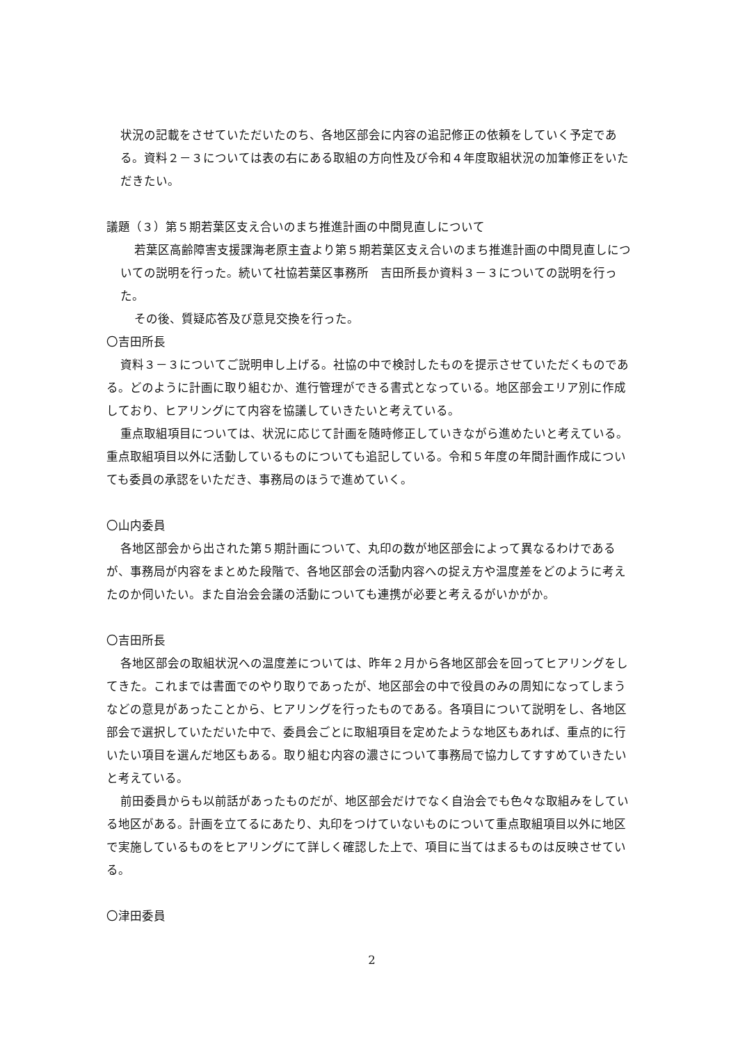状況の記載をさせていただいたのち、各地区部会に内容の追記修正の依頼をしていく予定である。資料２－３については表の右にある取組の方向性及び令和４年度取組状況の加筆修正をいただきたい。
議題（３）第５期若葉区支え合いのまち推進計画の中間見直しについて
若葉区高齢障害支援課海老原主査より第５期若葉区支え合いのまち推進計画の中間見直しについての説明を行った。続いて社協若葉区事務所　吉田所長か資料３－３についての説明を行った。
その後、質疑応答及び意見交換を行った。
〇吉田所長
資料３－３についてご説明申し上げる。社協の中で検討したものを提示させていただくものである。どのように計画に取り組むか、進行管理ができる書式となっている。地区部会エリア別に作成しており、ヒアリングにて内容を協議していきたいと考えている。
重点取組項目については、状況に応じて計画を随時修正していきながら進めたいと考えている。重点取組項目以外に活動しているものについても追記している。令和５年度の年間計画作成についても委員の承認をいただき、事務局のほうで進めていく。
〇山内委員
各地区部会から出された第５期計画について、丸印の数が地区部会によって異なるわけであるが、事務局が内容をまとめた段階で、各地区部会の活動内容への捉え方や温度差をどのように考えたのか伺いたい。また自治会会議の活動についても連携が必要と考えるがいかがか。
〇吉田所長
各地区部会の取組状況への温度差については、昨年２月から各地区部会を回ってヒアリングをしてきた。これまでは書面でのやり取りであったが、地区部会の中で役員のみの周知になってしまうなどの意見があったことから、ヒアリングを行ったものである。各項目について説明をし、各地区部会で選択していただいた中で、委員会ごとに取組項目を定めたような地区もあれば、重点的に行いたい項目を選んだ地区もある。取り組む内容の濃さについて事務局で協力してすすめていきたいと考えている。
前田委員からも以前話があったものだが、地区部会だけでなく自治会でも色々な取組みをしている地区がある。計画を立てるにあたり、丸印をつけていないものについて重点取組項目以外に地区で実施しているものをヒアリングにて詳しく確認した上で、項目に当てはまるものは反映させている。
〇津田委員
2